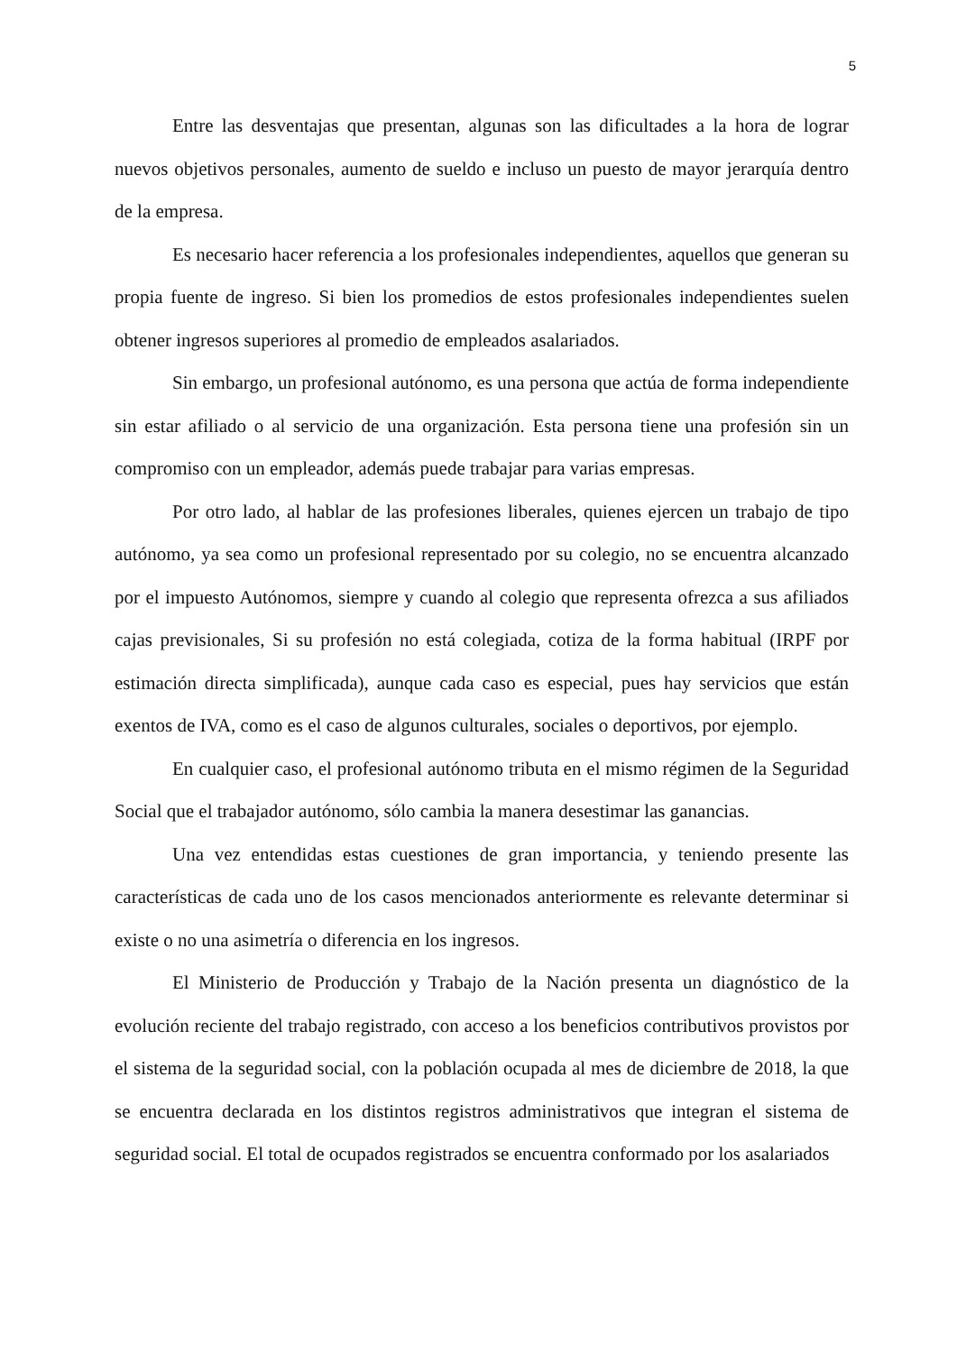5
Entre las desventajas que presentan, algunas son las dificultades a la hora de lograr nuevos objetivos personales, aumento de sueldo e incluso un puesto de mayor jerarquía dentro de la empresa.
Es necesario hacer referencia a los profesionales independientes, aquellos que generan su propia fuente de ingreso. Si bien los promedios de estos profesionales independientes suelen obtener ingresos superiores al promedio de empleados asalariados.
Sin embargo, un profesional autónomo, es una persona que actúa de forma independiente sin estar afiliado o al servicio de una organización. Esta persona tiene una profesión sin un compromiso con un empleador, además puede trabajar para varias empresas.
Por otro lado, al hablar de las profesiones liberales, quienes ejercen un trabajo de tipo autónomo, ya sea como un profesional representado por su colegio, no se encuentra alcanzado por el impuesto Autónomos, siempre y cuando al colegio que representa ofrezca a sus afiliados cajas previsionales, Si su profesión no está colegiada, cotiza de la forma habitual (IRPF por estimación directa simplificada), aunque cada caso es especial, pues hay servicios que están exentos de IVA, como es el caso de algunos culturales, sociales o deportivos, por ejemplo.
En cualquier caso, el profesional autónomo tributa en el mismo régimen de la Seguridad Social que el trabajador autónomo, sólo cambia la manera desestimar las ganancias.
Una vez entendidas estas cuestiones de gran importancia, y teniendo presente las características de cada uno de los casos mencionados anteriormente es relevante determinar si existe o no una asimetría o diferencia en los ingresos.
El Ministerio de Producción y Trabajo de la Nación presenta un diagnóstico de la evolución reciente del trabajo registrado, con acceso a los beneficios contributivos provistos por el sistema de la seguridad social, con la población ocupada al mes de diciembre de 2018, la que se encuentra declarada en los distintos registros administrativos que integran el sistema de seguridad social. El total de ocupados registrados se encuentra conformado por los asalariados